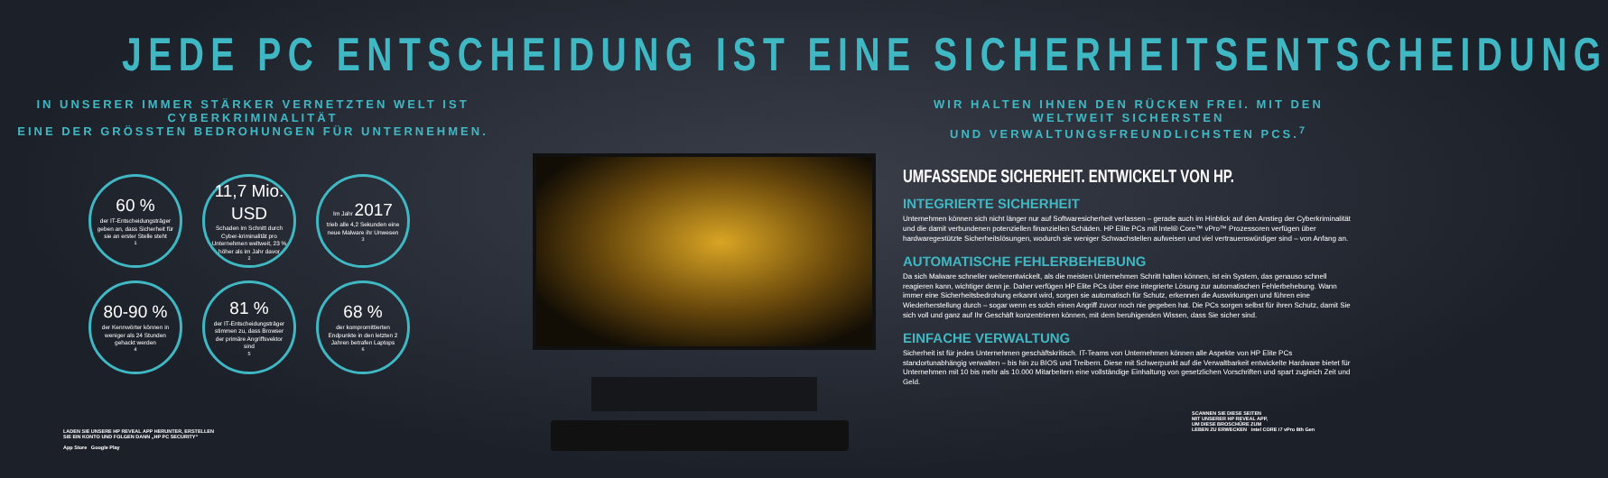JEDE PC ENTSCHEIDUNG IST EINE SICHERHEITSENTSCHEIDUNG
IN UNSERER IMMER STÄRKER VERNETZTEN WELT IST CYBERKRIMINALITÄT
EINE DER GRÖSSTEN BEDROHUNGEN FÜR UNTERNEHMEN.
60 %
der IT-Entscheidungsträger geben an, dass Sicherheit für sie an erster Stelle steht<sup>1</sup>
11,7 Mio. USD
Schaden im Schnitt durch Cyber-kriminalität pro Unternehmen weltweit, 23 % höher als im Jahr davor<sup>2</sup>
Im Jahr 2017
trieb alle 4,2 Sekunden eine neue Malware ihr Unwesen<sup>3</sup>
80-90 %
der Kennwörter können in weniger als 24 Stunden gehackt werden<sup>4</sup>
81 %
der IT-Entscheidungsträger stimmen zu, dass Browser der primäre Angriffsvektor sind<sup>5</sup>
68 %
der kompromittierten Endpunkte in den letzten 2 Jahren betrafen Laptops<sup>6</sup>
LADEN SIE UNSERE HP REVEAL APP HERUNTER, ERSTELLEN
SIE EIN KONTO UND FOLGEN DANN „HP PC SECURITY“
App Store Google Play
WIR HALTEN IHNEN DEN RÜCKEN FREI. MIT DEN WELTWEIT SICHERSTEN
UND VERWALTUNGSFREUNDLICHSTEN PCS.<sup>7</sup>
UMFASSENDE SICHERHEIT. ENTWICKELT VON HP.
INTEGRIERTE SICHERHEIT
Unternehmen können sich nicht länger nur auf Softwaresicherheit verlassen – gerade auch im Hinblick auf den Anstieg der Cyberkriminalität und die damit verbundenen potenziellen finanziellen Schäden. HP Elite PCs mit Intel® Core™ vPro™ Prozessoren verfügen über hardwaregestützte Sicherheitslösungen, wodurch sie weniger Schwachstellen aufweisen und viel vertrauenswürdiger sind – von Anfang an.
AUTOMATISCHE FEHLERBEHEBUNG
Da sich Malware schneller weiterentwickelt, als die meisten Unternehmen Schritt halten können, ist ein System, das genauso schnell reagieren kann, wichtiger denn je. Daher verfügen HP Elite PCs über eine integrierte Lösung zur automatischen Fehlerbehebung. Wann immer eine Sicherheitsbedrohung erkannt wird, sorgen sie automatisch für Schutz, erkennen die Auswirkungen und führen eine Wiederherstellung durch – sogar wenn es solch einen Angriff zuvor noch nie gegeben hat. Die PCs sorgen selbst für ihren Schutz, damit Sie sich voll und ganz auf Ihr Geschäft konzentrieren können, mit dem beruhigenden Wissen, dass Sie sicher sind.
EINFACHE VERWALTUNG
Sicherheit ist für jedes Unternehmen geschäftskritisch. IT-Teams von Unternehmen können alle Aspekte von HP Elite PCs standortunabhängig verwalten – bis hin zu BIOS und Treibern. Diese mit Schwerpunkt auf die Verwaltbarkeit entwickelte Hardware bietet für Unternehmen mit 10 bis mehr als 10.000 Mitarbeitern eine vollständige Einhaltung von gesetzlichen Vorschriften und spart zugleich Zeit und Geld.
SCANNEN SIE DIESE SEITEN
MIT UNSERER HP REVEAL APP,
UM DIESE BROSCHÜRE ZUM
LEBEN ZU ERWECKEN intel CORE i7 vPro 8th Gen